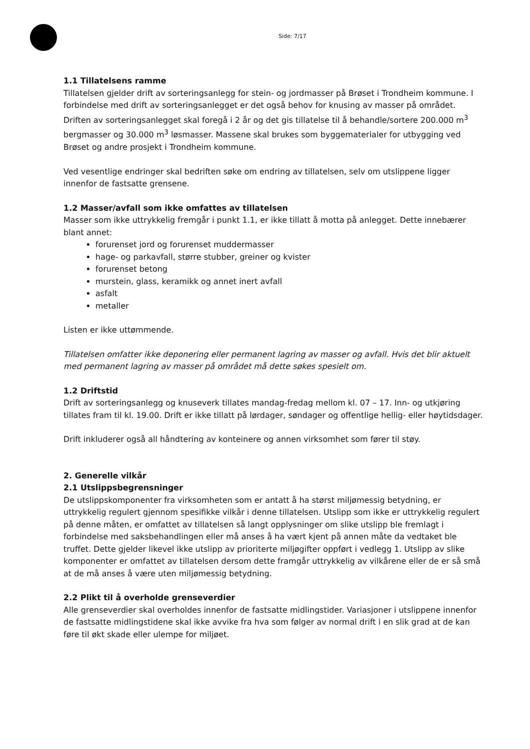Side: 7/17
1.1 Tillatelsens ramme
Tillatelsen gjelder drift av sorteringsanlegg for stein- og jordmasser på Brøset i Trondheim kommune. I forbindelse med drift av sorteringsanlegget er det også behov for knusing av masser på området. Driften av sorteringsanlegget skal foregå i 2 år og det gis tillatelse til å behandle/sortere 200.000 m<sup>3</sup> bergmasser og 30.000 m<sup>3</sup> løsmasser. Massene skal brukes som byggematerialer for utbygging ved Brøset og andre prosjekt i Trondheim kommune.
Ved vesentlige endringer skal bedriften søke om endring av tillatelsen, selv om utslippene ligger innenfor de fastsatte grensene.
1.2 Masser/avfall som ikke omfattes av tillatelsen
Masser som ikke uttrykkelig fremgår i punkt 1.1, er ikke tillatt å motta på anlegget. Dette innebærer blant annet:
forurenset jord og forurenset muddermasser
hage- og parkavfall, større stubber, greiner og kvister
forurenset betong
murstein, glass, keramikk og annet inert avfall
asfalt
metaller
Listen er ikke uttømmende.
Tillatelsen omfatter ikke deponering eller permanent lagring av masser og avfall. Hvis det blir aktuelt med permanent lagring av masser på området må dette søkes spesielt om.
1.2 Driftstid
Drift av sorteringsanlegg og knuseverk tillates mandag-fredag mellom kl. 07 – 17. Inn- og utkjøring tillates fram til kl. 19.00. Drift er ikke tillatt på lørdager, søndager og offentlige hellig- eller høytidsdager.
Drift inkluderer også all håndtering av konteinere og annen virksomhet som fører til støy.
2. Generelle vilkår
2.1 Utslippsbegrensninger
De utslippskomponenter fra virksomheten som er antatt å ha størst miljømessig betydning, er uttrykkelig regulert gjennom spesifikke vilkår i denne tillatelsen. Utslipp som ikke er uttrykkelig regulert på denne måten, er omfattet av tillatelsen så langt opplysninger om slike utslipp ble fremlagt i forbindelse med saksbehandlingen eller må anses å ha vært kjent på annen måte da vedtaket ble truffet. Dette gjelder likevel ikke utslipp av prioriterte miljøgifter oppført i vedlegg 1. Utslipp av slike komponenter er omfattet av tillatelsen dersom dette framgår uttrykkelig av vilkårene eller de er så små at de må anses å være uten miljømessig betydning.
2.2 Plikt til å overholde grenseverdier
Alle grenseverdier skal overholdes innenfor de fastsatte midlingstider. Variasjoner i utslippene innenfor de fastsatte midlingstidene skal ikke avvike fra hva som følger av normal drift i en slik grad at de kan føre til økt skade eller ulempe for miljøet.